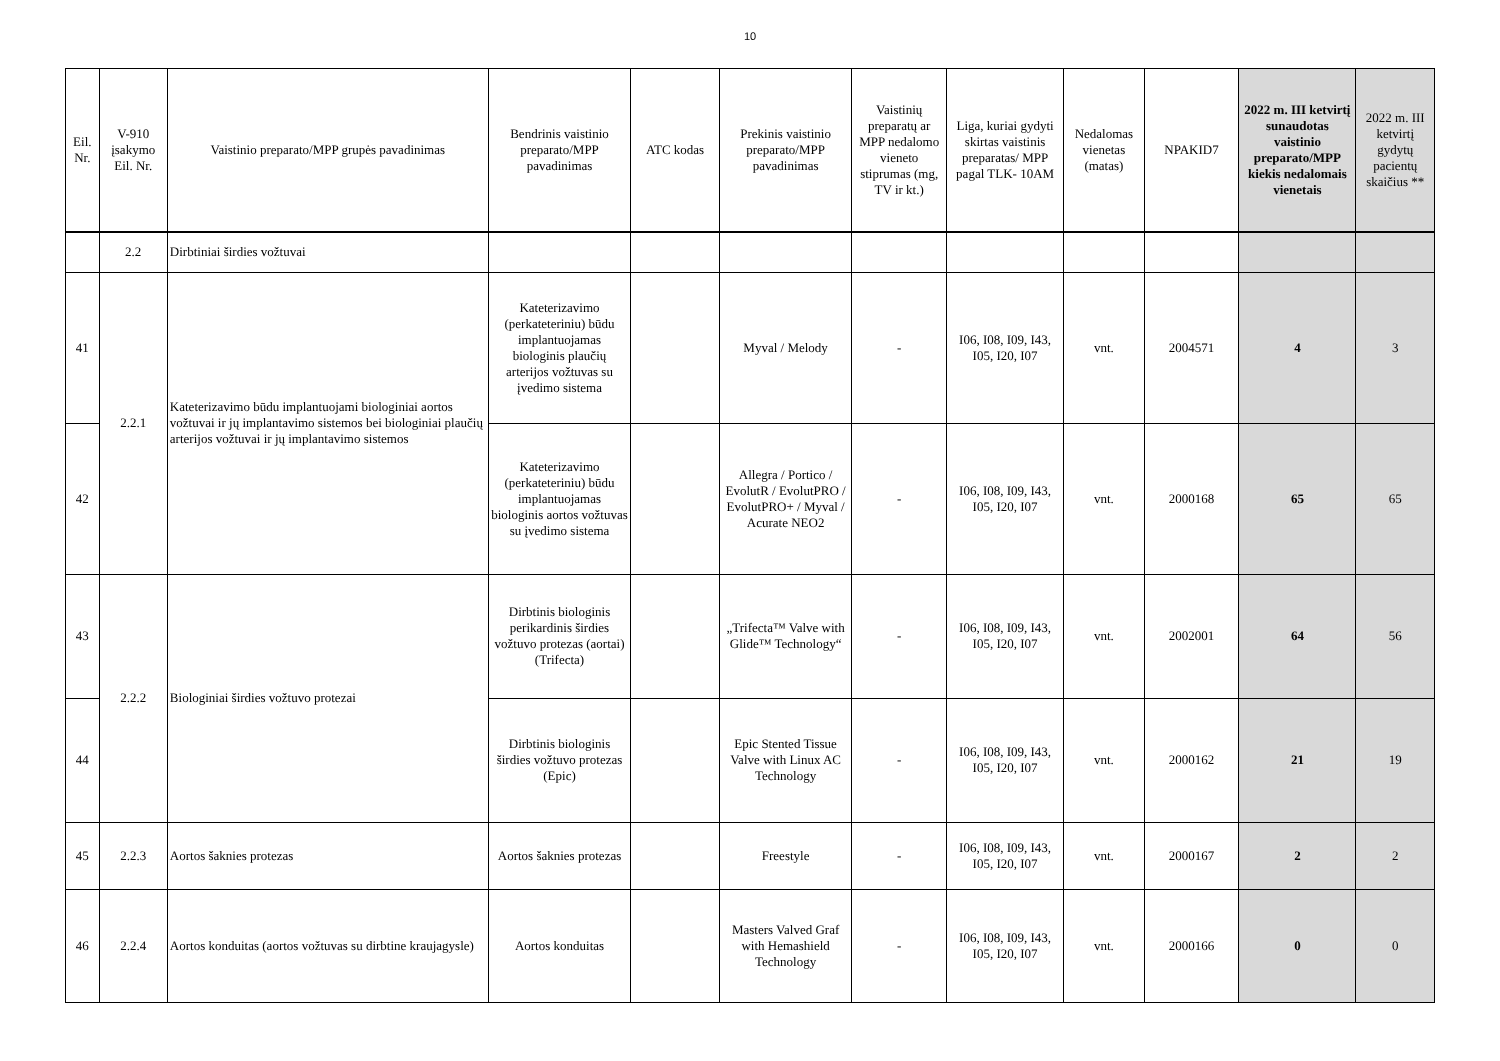10
| Eil. Nr. | V-910 įsakymo Eil. Nr. | Vaistinio preparato/MPP grupės pavadinimas | Bendrinis vaistinio preparato/MPP pavadinimas | ATC kodas | Prekinis vaistinio preparato/MPP pavadinimas | Vaistinių preparatų ar MPP nedalomo vieneto stiprumas (mg, TV ir kt.) | Liga, kuriai gydyti skirtas vaistinis preparatas/ MPP pagal TLK- 10AM | Nedalomas vienetas (matas) | NPAKID7 | 2022 m. III ketvirtį sunaudotas vaistinio preparato/MPP kiekis nedalomais vienetais | 2022 m. III ketvirtį gydytų pacientų skaičius ** |
| --- | --- | --- | --- | --- | --- | --- | --- | --- | --- | --- | --- |
| | 2.2 | Dirbtiniai širdies vožtuvai | | | | | | | | | |
| 41 | 2.2.1 | Kateterizavimo būdu implantuojami biologiniai aortos vožtuvai ir jų implantavimo sistemos bei biologiniai plaučių arterijos vožtuvai ir jų implantavimo sistemos | Kateterizavimo (perkateteriniu) būdu implantuojamas biologinis plaučių arterijos vožtuvas su įvedimo sistema | | Myval / Melody | - | I06, I08, I09, I43, I05, I20, I07 | vnt. | 2004571 | 4 | 3 |
| 42 | | | Kateterizavimo (perkateteriniu) būdu implantuojamas biologinis aortos vožtuvas su įvedimo sistema | | Allegra / Portico / EvolutR / EvolutPRO / EvolutPRO+ / Myval / Acurate NEO2 | - | I06, I08, I09, I43, I05, I20, I07 | vnt. | 2000168 | 65 | 65 |
| 43 | 2.2.2 | Biologiniai širdies vožtuvo protezai | Dirbtinis biologinis perikardinis širdies vožtuvo protezas (aortai) (Trifecta) | | „Trifecta™ Valve with Glide™ Technology“ | - | I06, I08, I09, I43, I05, I20, I07 | vnt. | 2002001 | 64 | 56 |
| 44 | | | Dirbtinis biologinis širdies vožtuvo protezas (Epic) | | Epic Stented Tissue Valve with Linux AC Technology | - | I06, I08, I09, I43, I05, I20, I07 | vnt. | 2000162 | 21 | 19 |
| 45 | 2.2.3 | Aortos šaknies protezas | Aortos šaknies protezas | | Freestyle | - | I06, I08, I09, I43, I05, I20, I07 | vnt. | 2000167 | 2 | 2 |
| 46 | 2.2.4 | Aortos konduitas (aortos vožtuvas su dirbtine kraujagysle) | Aortos konduitas | | Masters Valved Graf with Hemashield Technology | - | I06, I08, I09, I43, I05, I20, I07 | vnt. | 2000166 | 0 | 0 |